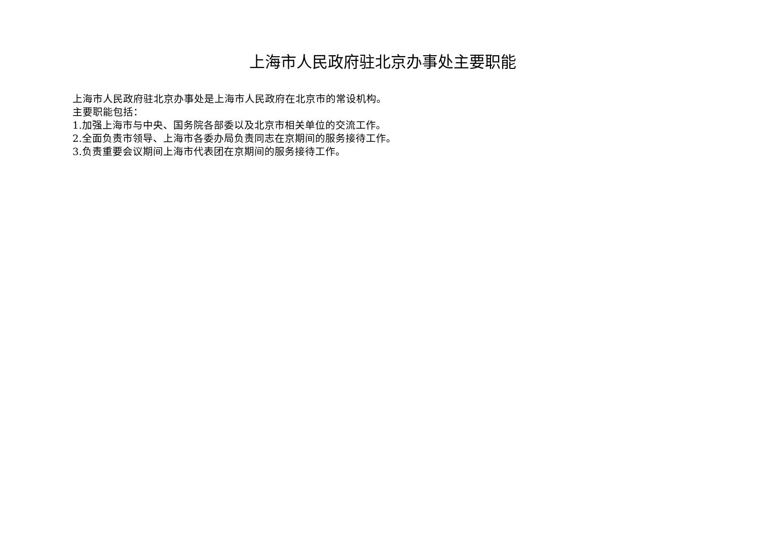上海市人民政府驻北京办事处主要职能
上海市人民政府驻北京办事处是上海市人民政府在北京市的常设机构。
主要职能包括：
1.加强上海市与中央、国务院各部委以及北京市相关单位的交流工作。
2.全面负责市领导、上海市各委办局负责同志在京期间的服务接待工作。
3.负责重要会议期间上海市代表团在京期间的服务接待工作。